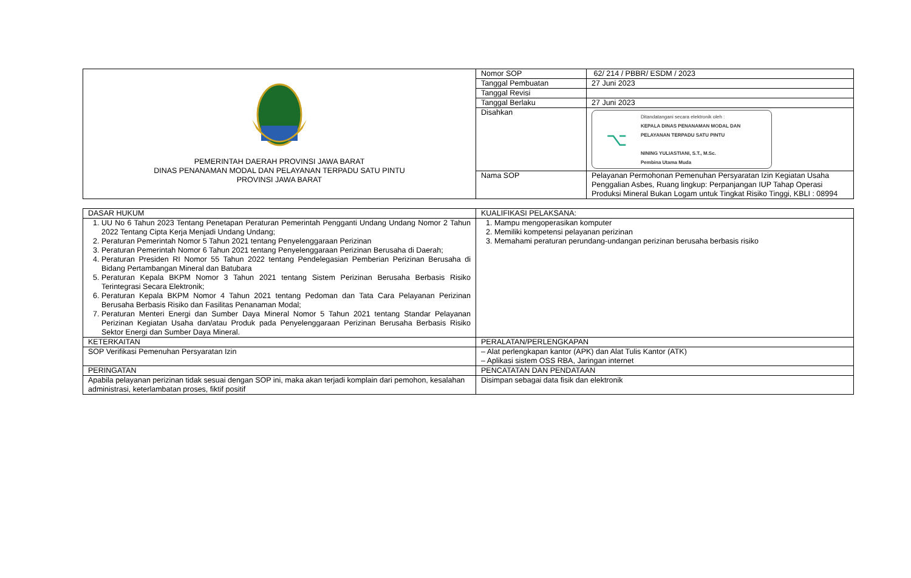| PEMERINTAH DAERAH PROVINSI JAWA BARAT DINAS PENANAMAN MODAL DAN PELAYANAN TERPADU SATU PINTU PROVINSI JAWA BARAT | Nomor SOP | 62/ 214 / PBBR/ ESDM / 2023 |
| | Tanggal Pembuatan | 27 Juni 2023 |
| | Tanggal Revisi | |
| | Tanggal Berlaku | 27 Juni 2023 |
| | Disahkan | ⌥ Ditandatangani secara elektronik oleh : KEPALA DINAS PENANAMAN MODAL DAN PELAYANAN TERPADU SATU PINTU NINING YULIASTIANI, S.T., M.Sc. Pembina Utama Muda |
| | Nama SOP | Pelayanan Permohonan Pemenuhan Persyaratan Izin Kegiatan Usaha Penggalian Asbes, Ruang lingkup: Perpanjangan IUP Tahap Operasi Produksi Mineral Bukan Logam untuk Tingkat Risiko Tinggi, KBLI : 08994 |
| DASAR HUKUM | KUALIFIKASI PELAKSANA: |
| 1. UU No 6 Tahun 2023 Tentang Penetapan Peraturan Pemerintah Pengganti Undang Undang Nomor 2 Tahun 2022 Tentang Cipta Kerja Menjadi Undang Undang; 2. Peraturan Pemerintah Nomor 5 Tahun 2021 tentang Penyelenggaraan Perizinan 3. Peraturan Pemerintah Nomor 6 Tahun 2021 tentang Penyelenggaraan Perizinan Berusaha di Daerah; 4. Peraturan Presiden RI Nomor 55 Tahun 2022 tentang Pendelegasian Pemberian Perizinan Berusaha di Bidang Pertambangan Mineral dan Batubara 5. Peraturan Kepala BKPM Nomor 3 Tahun 2021 tentang Sistem Perizinan Berusaha Berbasis Risiko Terintegrasi Secara Elektronik; 6. Peraturan Kepala BKPM Nomor 4 Tahun 2021 tentang Pedoman dan Tata Cara Pelayanan Perizinan Berusaha Berbasis Risiko dan Fasilitas Penanaman Modal; 7. Peraturan Menteri Energi dan Sumber Daya Mineral Nomor 5 Tahun 2021 tentang Standar Pelayanan Perizinan Kegiatan Usaha dan/atau Produk pada Penyelenggaraan Perizinan Berusaha Berbasis Risiko Sektor Energi dan Sumber Daya Mineral. | 1. Mampu mengoperasikan komputer 2. Memiliki kompetensi pelayanan perizinan 3. Memahami peraturan perundang-undangan perizinan berusaha berbasis risiko |
| KETERKAITAN | PERALATAN/PERLENGKAPAN |
| SOP Verifikasi Pemenuhan Persyaratan Izin | – Alat perlengkapan kantor (APK) dan Alat Tulis Kantor (ATK) – Aplikasi sistem OSS RBA, Jaringan internet |
| PERINGATAN | PENCATATAN DAN PENDATAAN |
| Apabila pelayanan perizinan tidak sesuai dengan SOP ini, maka akan terjadi komplain dari pemohon, kesalahan administrasi, keterlambatan proses, fiktif positif | Disimpan sebagai data fisik dan elektronik |